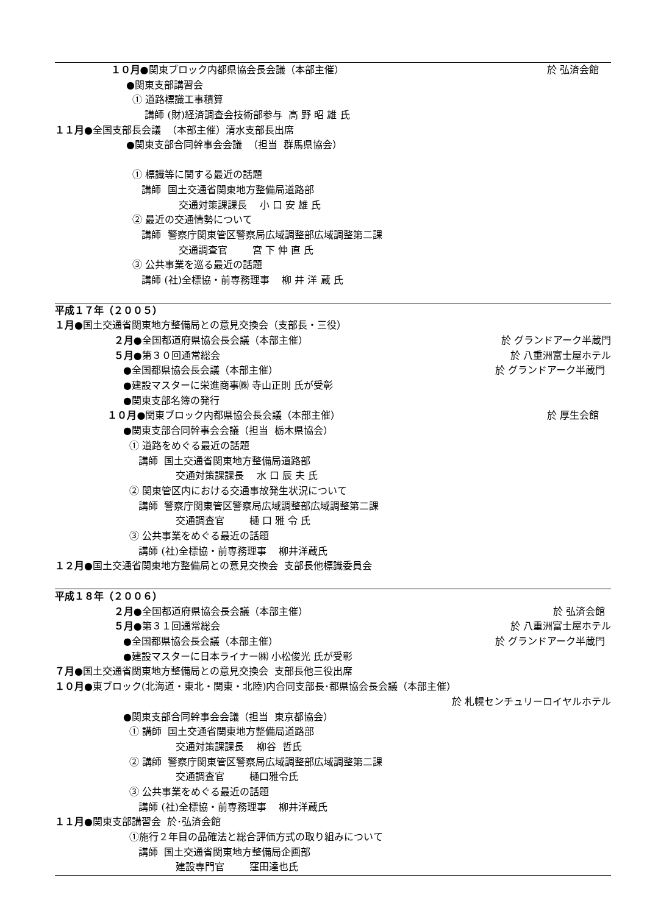１０月●関東ブロック内都県協会長会議（本部主催） 於 弘済会館
●関東支部講習会
① 道路標識工事積算
講師 (財)経済調査会技術部参与 高 野 昭 雄 氏
１１月 ●全国支部長会議 （本部主催）清水支部長出席
●関東支部合同幹事会会議 （担当 群馬県協会）
① 標識等に関する最近の話題
講師 国土交通省関東地方整備局道路部
交通対策課課長 小 口 安 雄 氏
② 最近の交通情勢について
講師 警察庁関東管区警察局広域調整部広域調整第二課
交通調査官 宮 下 伸 直 氏
③ 公共事業を巡る最近の話題
講師 (社)全標協・前専務理事 柳 井 洋 蔵 氏
平成１７年（２００５）
１月 ●国土交通省関東地方整備局との意見交換会（支部長・三役）
２月●全国都道府県協会長会議（本部主催） 於 グランドアーク半蔵門
５月●第３０回通常総会 於 八重洲富士屋ホテル
●全国都県協会長会議（本部主催） 於 グランドアーク半蔵門
●建設マスターに栄進商事㈱ 寺山正則 氏が受彰
●関東支部名簿の発行
１０月●関東ブロック内都県協会長会議（本部主催） 於 厚生会館
●関東支部合同幹事会会議（担当 栃木県協会）
① 道路をめぐる最近の話題
講師 国土交通省関東地方整備局道路部
交通対策課課長 水 口 辰 夫 氏
② 関東管区内における交通事故発生状況について
講師 警察庁関東管区警察局広域調整部広域調整第二課
交通調査官 樋 口 雅 令 氏
③ 公共事業をめぐる最近の話題
講師 (社)全標協・前専務理事 柳井洋蔵氏
１２月 ●国土交通省関東地方整備局との意見交換会 支部長他標識委員会
平成１８年（２００６）
２月●全国都道府県協会長会議（本部主催） 於 弘済会館
５月●第３１回通常総会 於 八重洲富士屋ホテル
●全国都県協会長会議（本部主催） 於 グランドアーク半蔵門
●建設マスターに日本ライナー㈱ 小松俊光 氏が受彰
７月 ●国土交通省関東地方整備局との意見交換会 支部長他三役出席
１０月 ●東ブロック(北海道・東北・関東・北陸)内合同支部長･都県協会長会議（本部主催）
於 札幌センチュリーロイヤルホテル
●関東支部合同幹事会会議（担当 東京都協会）
① 講師 国土交通省関東地方整備局道路部
交通対策課課長 柳谷 哲氏
② 講師 警察庁関東管区警察局広域調整部広域調整第二課
交通調査官 樋口雅令氏
③ 公共事業をめぐる最近の話題
講師 (社)全標協・前専務理事 柳井洋蔵氏
１１月 ●関東支部講習会 於･弘済会館
①施行２年目の品確法と総合評価方式の取り組みについて
講師 国土交通省関東地方整備局企画部
建設専門官 窪田達也氏